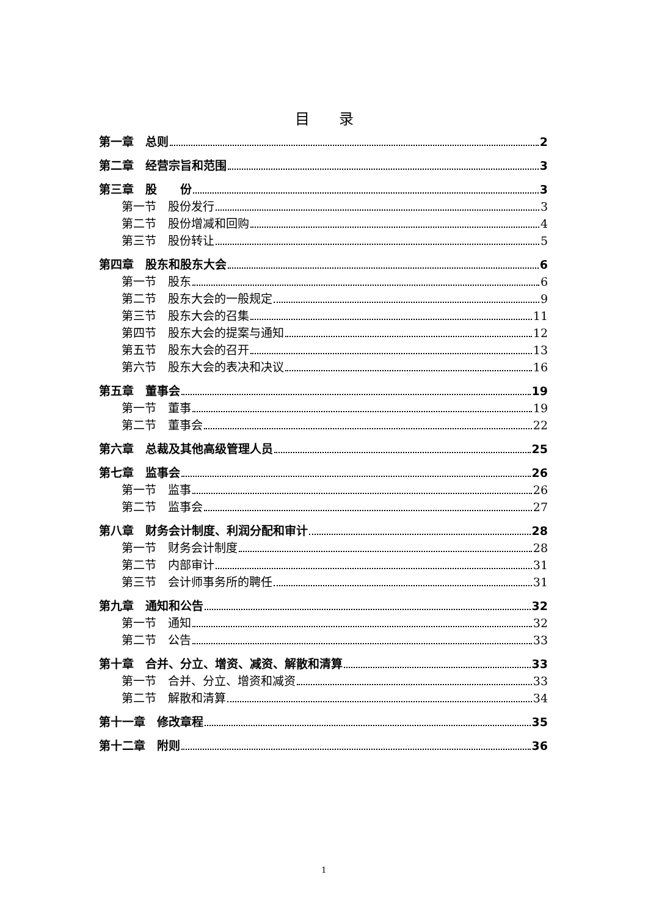目　　录
第一章　总则 2
第二章　经营宗旨和范围 3
第三章　股　　份 3
第一节　股份发行 3
第二节　股份增减和回购 4
第三节　股份转让 5
第四章　股东和股东大会 6
第一节　股东 6
第二节　股东大会的一般规定 9
第三节　股东大会的召集 11
第四节　股东大会的提案与通知 12
第五节　股东大会的召开 13
第六节　股东大会的表决和决议 16
第五章　董事会 19
第一节　董事 19
第二节　董事会 22
第六章　总裁及其他高级管理人员 25
第七章　监事会 26
第一节　监事 26
第二节　监事会 27
第八章　财务会计制度、利润分配和审计 28
第一节　财务会计制度 28
第二节　内部审计 31
第三节　会计师事务所的聘任 31
第九章　通知和公告 32
第一节　通知 32
第二节　公告 33
第十章　合并、分立、增资、减资、解散和清算 33
第一节　合并、分立、增资和减资 33
第二节　解散和清算 34
第十一章　修改章程 35
第十二章　附则 36
1